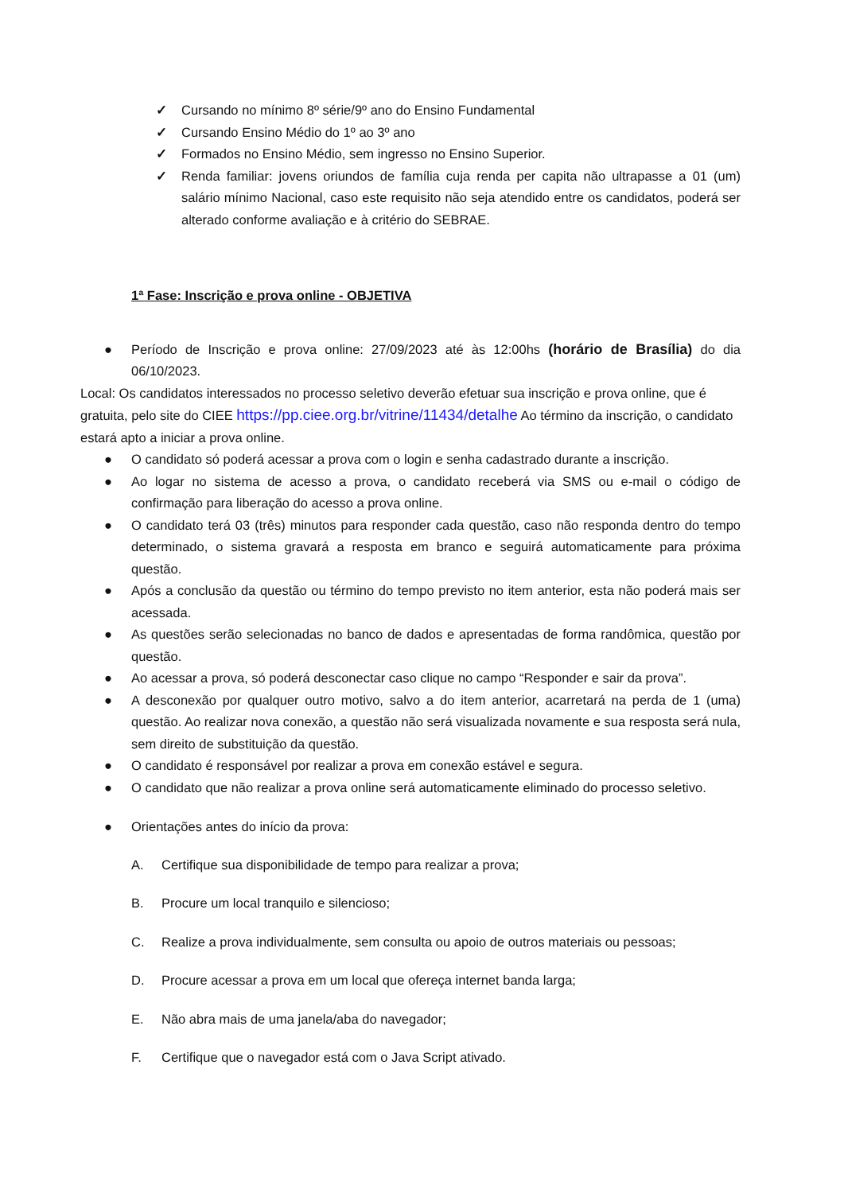✓ Cursando no mínimo 8º série/9º ano do Ensino Fundamental
✓ Cursando Ensino Médio do 1º ao 3º ano
✓ Formados no Ensino Médio, sem ingresso no Ensino Superior.
✓ Renda familiar: jovens oriundos de família cuja renda per capita não ultrapasse a 01 (um) salário mínimo Nacional, caso este requisito não seja atendido entre os candidatos, poderá ser alterado conforme avaliação e à critério do SEBRAE.
1ª Fase: Inscrição e prova online - OBJETIVA
● Período de Inscrição e prova online: 27/09/2023 até às 12:00hs (horário de Brasília) do dia 06/10/2023.
Local: Os candidatos interessados no processo seletivo deverão efetuar sua inscrição e prova online, que é gratuita, pelo site do CIEE https://pp.ciee.org.br/vitrine/11434/detalhe Ao término da inscrição, o candidato estará apto a iniciar a prova online.
● O candidato só poderá acessar a prova com o login e senha cadastrado durante a inscrição.
● Ao logar no sistema de acesso a prova, o candidato receberá via SMS ou e-mail o código de confirmação para liberação do acesso a prova online.
● O candidato terá 03 (três) minutos para responder cada questão, caso não responda dentro do tempo determinado, o sistema gravará a resposta em branco e seguirá automaticamente para próxima questão.
● Após a conclusão da questão ou término do tempo previsto no item anterior, esta não poderá mais ser acessada.
● As questões serão selecionadas no banco de dados e apresentadas de forma randômica, questão por questão.
● Ao acessar a prova, só poderá desconectar caso clique no campo “Responder e sair da prova”.
● A desconexão por qualquer outro motivo, salvo a do item anterior, acarretará na perda de 1 (uma) questão. Ao realizar nova conexão, a questão não será visualizada novamente e sua resposta será nula, sem direito de substituição da questão.
● O candidato é responsável por realizar a prova em conexão estável e segura.
● O candidato que não realizar a prova online será automaticamente eliminado do processo seletivo.
● Orientações antes do início da prova:
A. Certifique sua disponibilidade de tempo para realizar a prova;
B. Procure um local tranquilo e silencioso;
C. Realize a prova individualmente, sem consulta ou apoio de outros materiais ou pessoas;
D. Procure acessar a prova em um local que ofereça internet banda larga;
E. Não abra mais de uma janela/aba do navegador;
F. Certifique que o navegador está com o Java Script ativado.